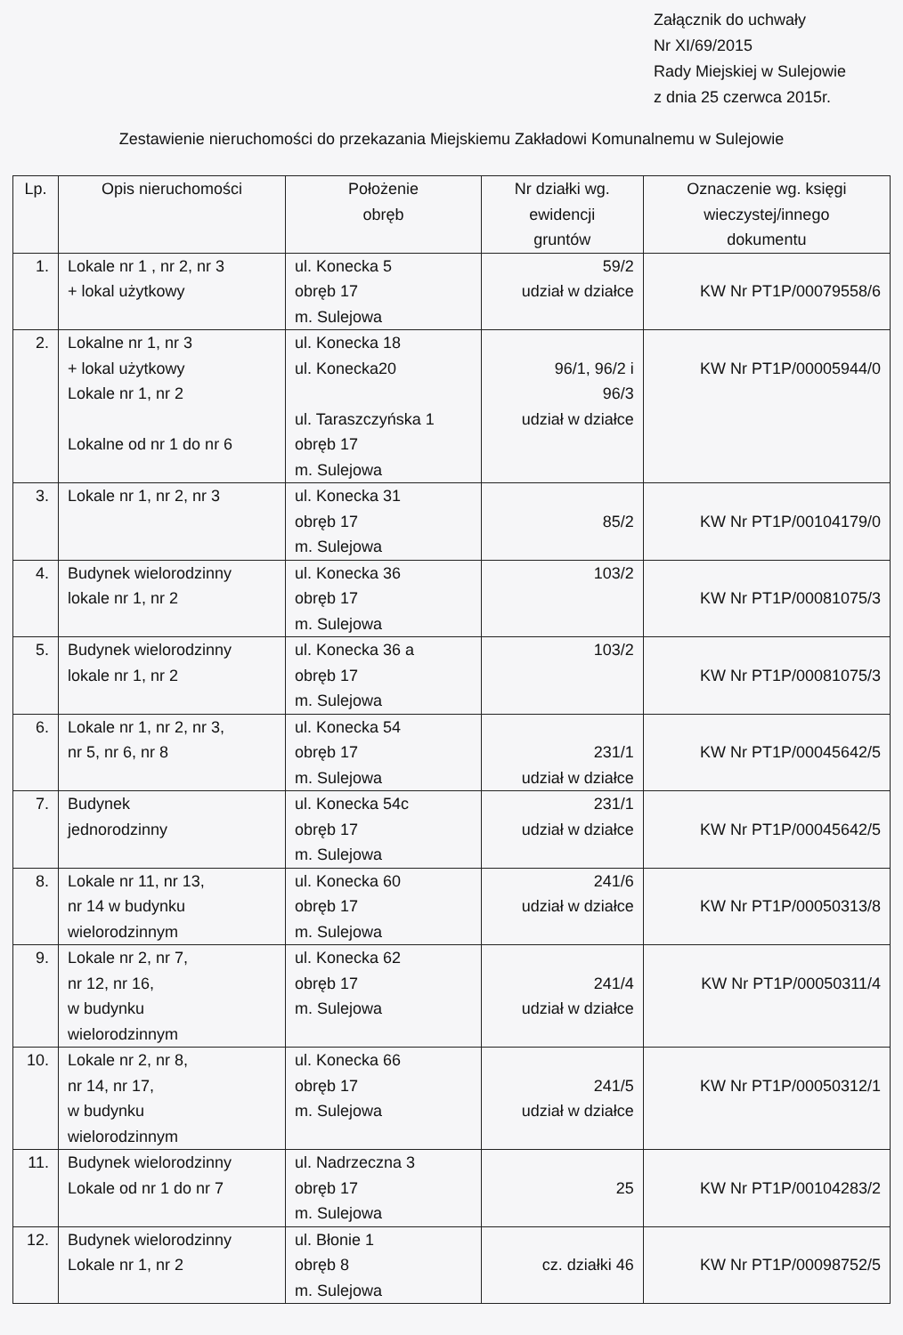Załącznik do uchwały
Nr XI/69/2015
Rady Miejskiej w Sulejowie
z dnia 25 czerwca 2015r.
Zestawienie nieruchomości do przekazania Miejskiemu Zakładowi Komunalnemu w Sulejowie
| Lp. | Opis nieruchomości | Położenie obręb | Nr działki wg. ewidencji gruntów | Oznaczenie wg. księgi wieczystej/innego dokumentu |
| --- | --- | --- | --- | --- |
| 1. | Lokale nr 1 , nr 2, nr 3 + lokal użytkowy | ul. Konecka 5 obręb 17 m. Sulejowa | 59/2 udział w działce | KW Nr PT1P/00079558/6 |
| 2. | Lokalne nr 1, nr 3 + lokal użytkowy Lokale nr 1, nr 2 Lokalne od nr 1 do nr 6 | ul. Konecka 18 ul. Konecka20 ul. Taraszczyńska 1 obręb 17 m. Sulejowa | 96/1, 96/2 i 96/3 udział w działce | KW Nr PT1P/00005944/0 |
| 3. | Lokale nr 1, nr 2, nr 3 | ul. Konecka 31 obręb 17 m. Sulejowa | 85/2 | KW Nr PT1P/00104179/0 |
| 4. | Budynek wielorodzinny lokale nr 1, nr 2 | ul. Konecka 36 obręb 17 m. Sulejowa | 103/2 | KW Nr PT1P/00081075/3 |
| 5. | Budynek wielorodzinny lokale nr 1, nr 2 | ul. Konecka 36 a obręb 17 m. Sulejowa | 103/2 | KW Nr PT1P/00081075/3 |
| 6. | Lokale nr 1, nr 2, nr 3, nr 5, nr 6, nr 8 | ul. Konecka 54 obręb 17 m. Sulejowa | 231/1 udział w działce | KW Nr PT1P/00045642/5 |
| 7. | Budynek jednorodzinny | ul. Konecka 54c obręb 17 m. Sulejowa | 231/1 udział w działce | KW Nr PT1P/00045642/5 |
| 8. | Lokale nr 11, nr 13, nr 14 w budynku wielorodzinnym | ul. Konecka 60 obręb 17 m. Sulejowa | 241/6 udział w działce | KW Nr PT1P/00050313/8 |
| 9. | Lokale nr 2, nr 7, nr 12, nr 16, w budynku wielorodzinnym | ul. Konecka 62 obręb 17 m. Sulejowa | 241/4 udział w działce | KW Nr PT1P/00050311/4 |
| 10. | Lokale nr 2, nr 8, nr 14, nr 17, w budynku wielorodzinnym | ul. Konecka 66 obręb 17 m. Sulejowa | 241/5 udział w działce | KW Nr PT1P/00050312/1 |
| 11. | Budynek wielorodzinny Lokale od nr 1 do nr 7 | ul. Nadrzeczna 3 obręb 17 m. Sulejowa | 25 | KW Nr PT1P/00104283/2 |
| 12. | Budynek wielorodzinny Lokale nr 1, nr 2 | ul. Błonie 1 obręb 8 m. Sulejowa | cz. działki 46 | KW Nr PT1P/00098752/5 |